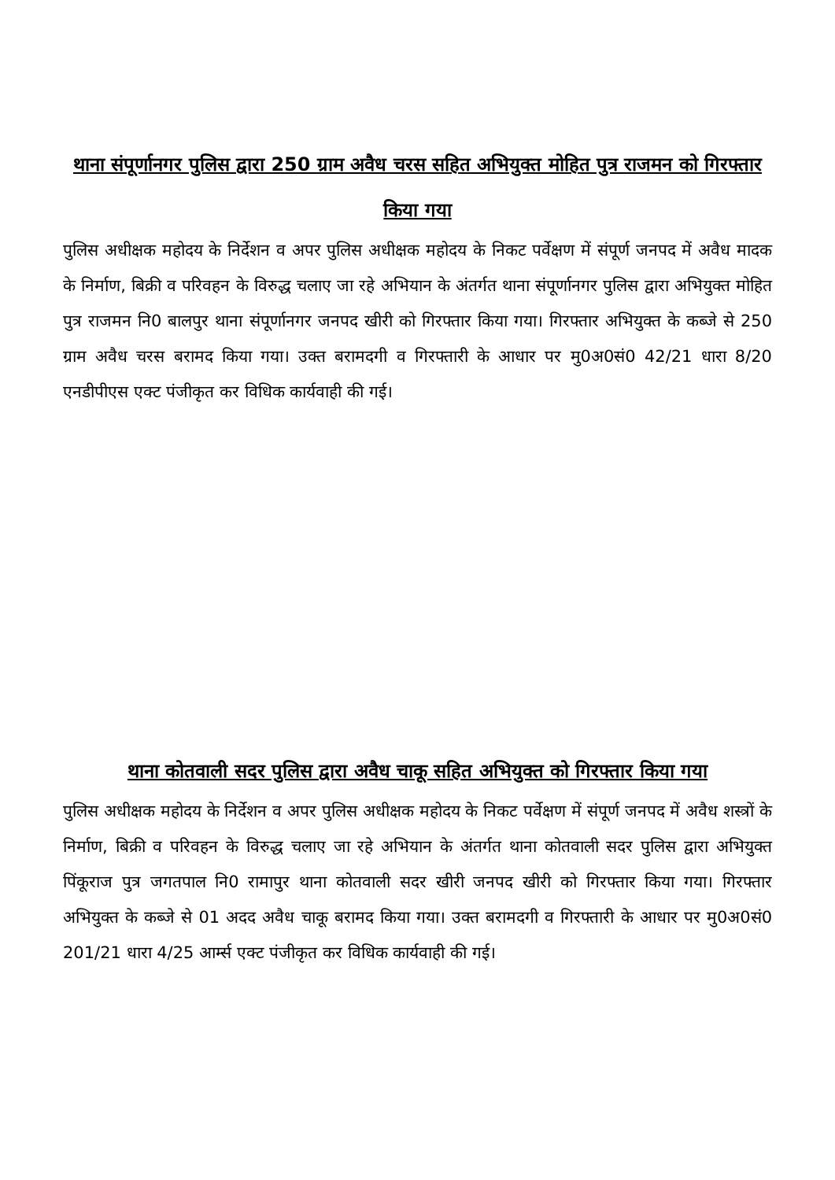थाना संपूर्णानगर पुलिस द्वारा 250 ग्राम अवैध चरस सहित अभियुक्त मोहित पुत्र राजमन को गिरफ्तार किया गया
पुलिस अधीक्षक महोदय के निर्देशन व अपर पुलिस अधीक्षक महोदय के निकट पर्वेक्षण में संपूर्ण जनपद में अवैध मादक के निर्माण, बिक्री व परिवहन के विरुद्ध चलाए जा रहे अभियान के अंतर्गत थाना संपूर्णानगर पुलिस द्वारा अभियुक्त मोहित पुत्र राजमन नि0 बालपुर थाना संपूर्णानगर जनपद खीरी को गिरफ्तार किया गया। गिरफ्तार अभियुक्त के कब्जे से 250 ग्राम अवैध चरस बरामद किया गया। उक्त बरामदगी व गिरफ्तारी के आधार पर मु0अ0सं0 42/21 धारा 8/20 एनडीपीएस एक्ट पंजीकृत कर विधिक कार्यवाही की गई।
थाना कोतवाली सदर पुलिस द्वारा अवैध चाकू सहित अभियुक्त को गिरफ्तार किया गया
पुलिस अधीक्षक महोदय के निर्देशन व अपर पुलिस अधीक्षक महोदय के निकट पर्वेक्षण में संपूर्ण जनपद में अवैध शस्त्रों के निर्माण, बिक्री व परिवहन के विरुद्ध चलाए जा रहे अभियान के अंतर्गत थाना कोतवाली सदर पुलिस द्वारा अभियुक्त पिंकूराज पुत्र जगतपाल नि0 रामापुर थाना कोतवाली सदर खीरी जनपद खीरी को गिरफ्तार किया गया। गिरफ्तार अभियुक्त के कब्जे से 01 अदद अवैध चाकू बरामद किया गया। उक्त बरामदगी व गिरफ्तारी के आधार पर मु0अ0सं0 201/21 धारा 4/25 आर्म्स एक्ट पंजीकृत कर विधिक कार्यवाही की गई।